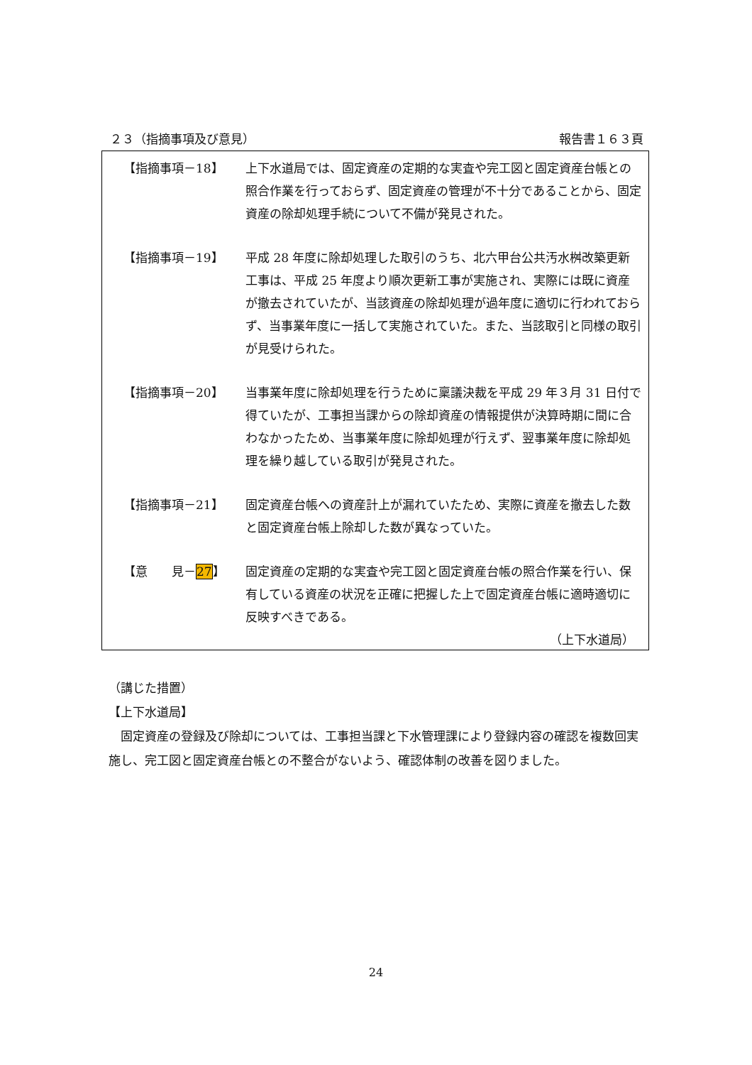２３（指摘事項及び意見） 報告書１６３頁
【指摘事項－18】 上下水道局では、固定資産の定期的な実査や完工図と固定資産台帳との照合作業を行っておらず、固定資産の管理が不十分であることから、固定資産の除却処理手続について不備が発見された。
【指摘事項－19】 平成 28 年度に除却処理した取引のうち、北六甲台公共汚水桝改築更新工事は、平成 25 年度より順次更新工事が実施され、実際には既に資産が撤去されていたが、当該資産の除却処理が過年度に適切に行われておらず、当事業年度に一括して実施されていた。また、当該取引と同様の取引が見受けられた。
【指摘事項－20】 当事業年度に除却処理を行うために稟議決裁を平成 29 年３月 31 日付で得ていたが、工事担当課からの除却資産の情報提供が決算時期に間に合わなかったため、当事業年度に除却処理が行えず、翌事業年度に除却処理を繰り越している取引が発見された。
【指摘事項－21】 固定資産台帳への資産計上が漏れていたため、実際に資産を撤去した数と固定資産台帳上除却した数が異なっていた。
【意　　見－27】 固定資産の定期的な実査や完工図と固定資産台帳の照合作業を行い、保有している資産の状況を正確に把握した上で固定資産台帳に適時適切に反映すべきである。
（上下水道局）
（講じた措置）
【上下水道局】
　固定資産の登録及び除却については、工事担当課と下水管理課により登録内容の確認を複数回実施し、完工図と固定資産台帳との不整合がないよう、確認体制の改善を図りました。
24